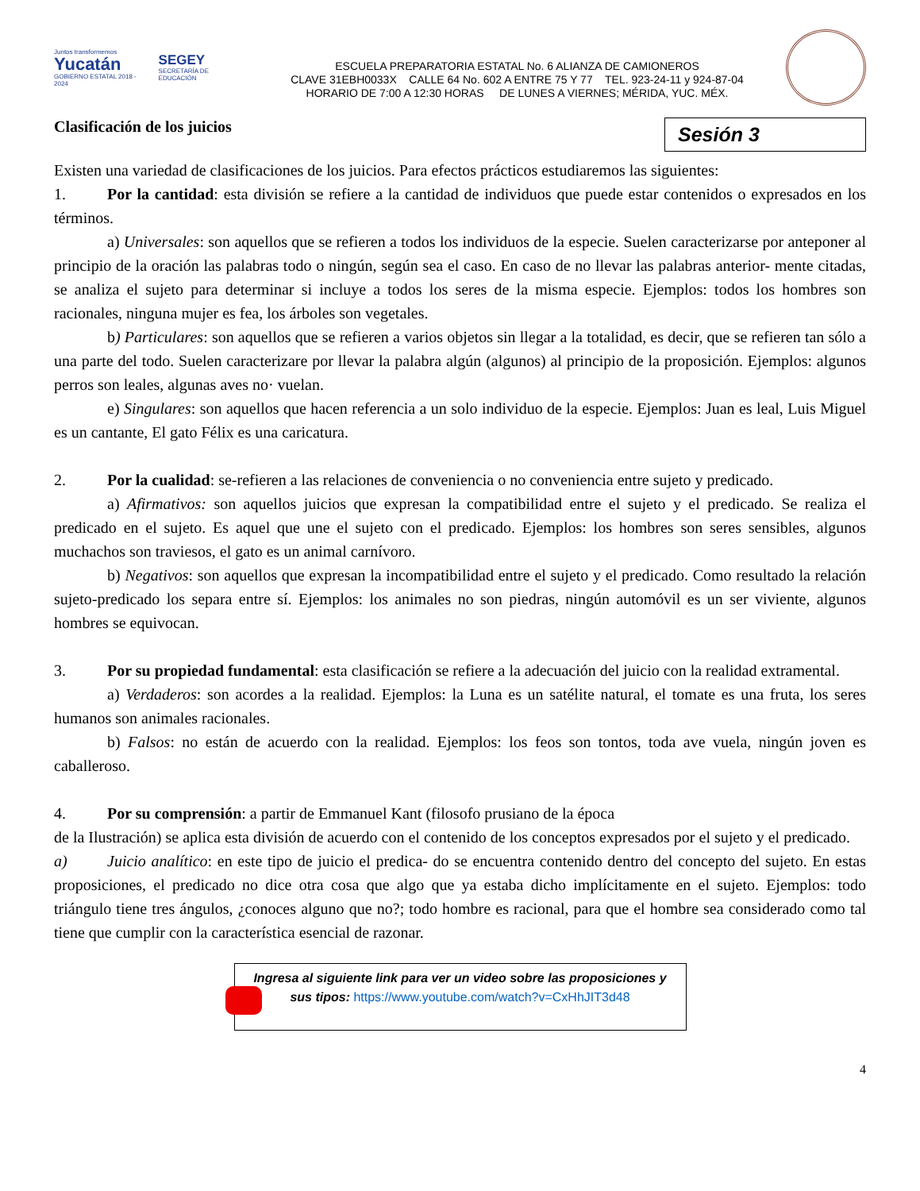Juntos transformemos
Yucatán
GOBIERNO ESTATAL 2018 - 2024
SEGEY
SECRETARÍA DE EDUCACIÓN
ESCUELA PREPARATORIA ESTATAL No. 6 ALIANZA DE CAMIONEROS
CLAVE 31EBH0033X CALLE 64 No. 602 A ENTRE 75 Y 77 TEL. 923-24-11 y 924-87-04
HORARIO DE 7:00 A 12:30 HORAS DE LUNES A VIERNES; MÉRIDA, YUC. MÉX.
Clasificación de los juicios
Sesión 3
Existen una variedad de clasificaciones de los juicios. Para efectos prácticos estudiaremos las siguientes:
1. Por la cantidad: esta división se refiere a la cantidad de individuos que puede estar contenidos o expresados en los términos.
a) Universales: son aquellos que se refieren a todos los individuos de la especie. Suelen caracterizarse por anteponer al principio de la oración las palabras todo o ningún, según sea el caso. En caso de no llevar las palabras anterior- mente citadas, se analiza el sujeto para determinar si incluye a todos los seres de la misma especie. Ejemplos: todos los hombres son racionales, ninguna mujer es fea, los árboles son vegetales.
b) Particulares: son aquellos que se refieren a varios objetos sin llegar a la totalidad, es decir, que se refieren tan sólo a una parte del todo. Suelen caracterizare por llevar la palabra algún (algunos) al principio de la proposición. Ejemplos: algunos perros son leales, algunas aves no· vuelan.
e) Singulares: son aquellos que hacen referencia a un solo individuo de la especie. Ejemplos: Juan es leal, Luis Miguel es un cantante, El gato Félix es una caricatura.
2. Por la cualidad: se-refieren a las relaciones de conveniencia o no conveniencia entre sujeto y predicado.
a) Afirmativos: son aquellos juicios que expresan la compatibilidad entre el sujeto y el predicado. Se realiza el predicado en el sujeto. Es aquel que une el sujeto con el predicado. Ejemplos: los hombres son seres sensibles, algunos muchachos son traviesos, el gato es un animal carnívoro.
b) Negativos: son aquellos que expresan la incompatibilidad entre el sujeto y el predicado. Como resultado la relación sujeto-predicado los separa entre sí. Ejemplos: los animales no son piedras, ningún automóvil es un ser viviente, algunos hombres se equivocan.
3. Por su propiedad fundamental: esta clasificación se refiere a la adecuación del juicio con la realidad extramental.
a) Verdaderos: son acordes a la realidad. Ejemplos: la Luna es un satélite natural, el tomate es una fruta, los seres humanos son animales racionales.
b) Falsos: no están de acuerdo con la realidad. Ejemplos: los feos son tontos, toda ave vuela, ningún joven es caballeroso.
4. Por su comprensión: a partir de Emmanuel Kant (filosofo prusiano de la época
de la Ilustración) se aplica esta división de acuerdo con el contenido de los conceptos expresados por el sujeto y el predicado.
a) Juicio analítico: en este tipo de juicio el predica- do se encuentra contenido dentro del concepto del sujeto. En estas proposiciones, el predicado no dice otra cosa que algo que ya estaba dicho implícitamente en el sujeto. Ejemplos: todo triángulo tiene tres ángulos, ¿conoces alguno que no?; todo hombre es racional, para que el hombre sea considerado como tal tiene que cumplir con la característica esencial de razonar.
Ingresa al siguiente link para ver un video sobre las proposiciones y
sus tipos: https://www.youtube.com/watch?v=CxHhJIT3d48
4